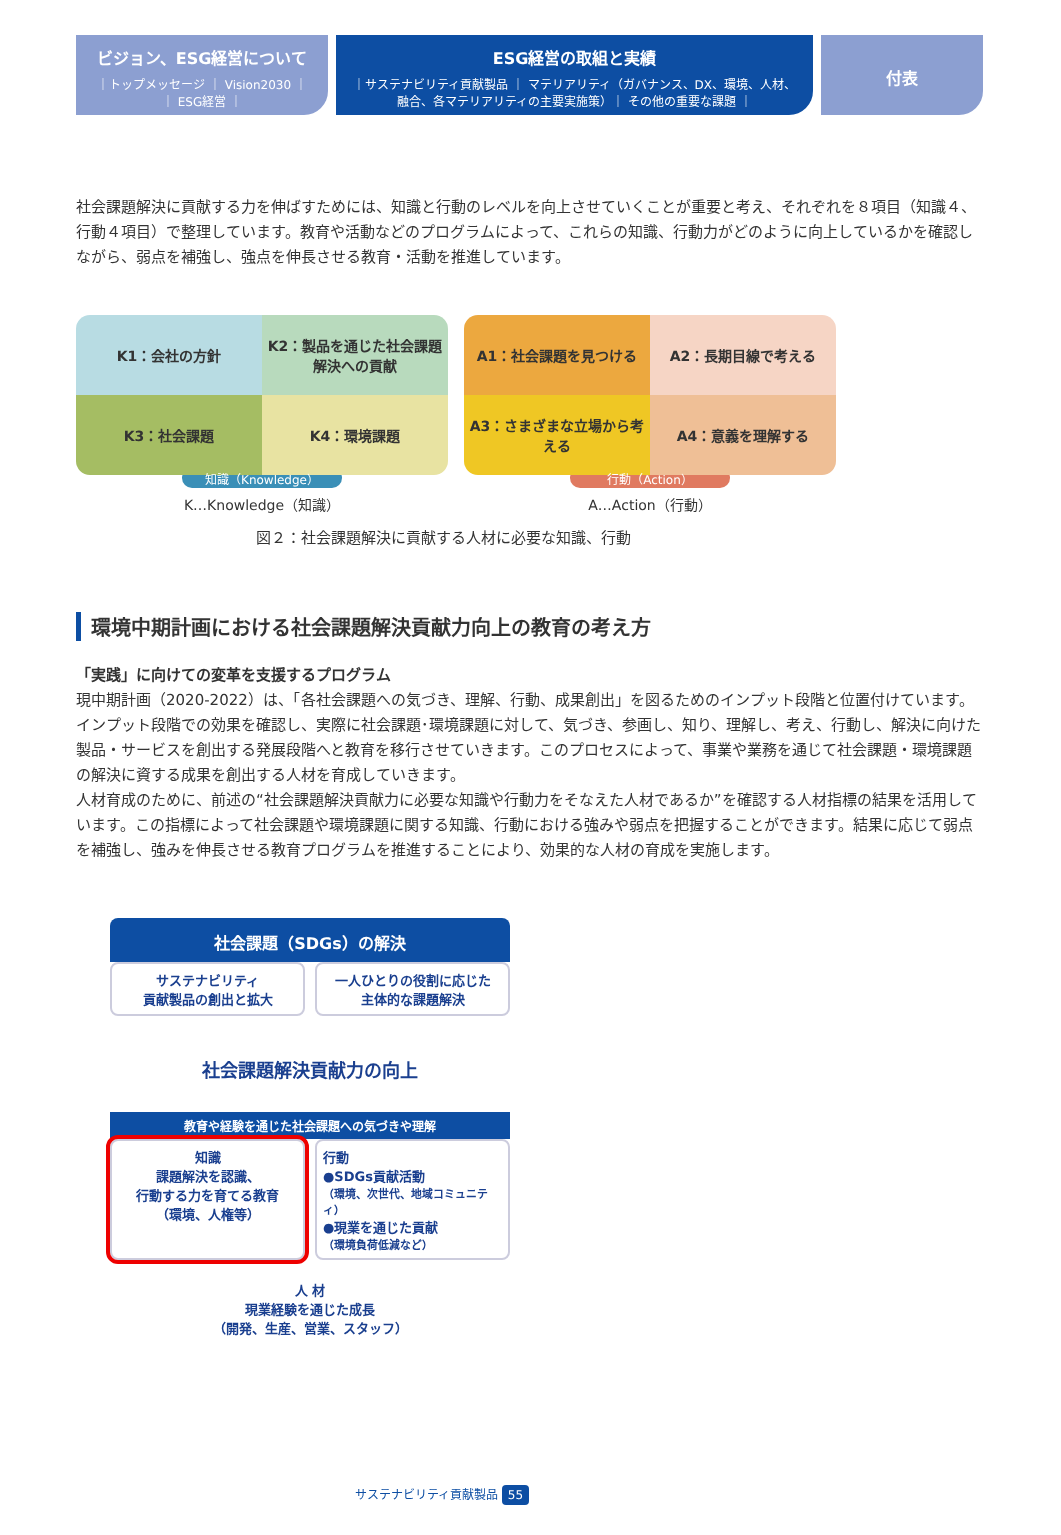ビジョン、ESG経営について
｜トップメッセージ ｜ Vision2030 ｜
｜ ESG経営 ｜
ESG経営の取組と実績
｜サステナビリティ貢献製品 ｜ マテリアリティ（ガバナンス、DX、環境、人材、
融合、各マテリアリティの主要実施策）｜ その他の重要な課題 ｜
付表
社会課題解決に貢献する力を伸ばすためには、知識と行動のレベルを向上させていくことが重要と考え、それぞれを８項目（知識４、行動４項目）で整理しています。教育や活動などのプログラムによって、これらの知識、行動力がどのように向上しているかを確認しながら、弱点を補強し、強点を伸長させる教育・活動を推進しています。
K1：会社の方針
K2：製品を通じた社会課題解決への貢献
K3：社会課題
K4：環境課題
知識（Knowledge）
K…Knowledge（知識）
A1：社会課題を見つける
A2：長期目線で考える
A3：さまざまな立場から考える
A4：意義を理解する
行動（Action）
A…Action（行動）
図２：社会課題解決に貢献する人材に必要な知識、行動
環境中期計画における社会課題解決貢献力向上の教育の考え方
「実践」に向けての変革を支援するプログラム
現中期計画（2020-2022）は、「各社会課題への気づき、理解、行動、成果創出」を図るためのインプット段階と位置付けています。インプット段階での効果を確認し、実際に社会課題･環境課題に対して、気づき、参画し、知り、理解し、考え、行動し、解決に向けた製品・サービスを創出する発展段階へと教育を移行させていきます。このプロセスによって、事業や業務を通じて社会課題・環境課題の解決に資する成果を創出する人材を育成していきます。
人材育成のために、前述の“社会課題解決貢献力に必要な知識や行動力をそなえた人材であるか”を確認する人材指標の結果を活用しています。この指標によって社会課題や環境課題に関する知識、行動における強みや弱点を把握することができます。結果に応じて弱点を補強し、強みを伸長させる教育プログラムを推進することにより、効果的な人材の育成を実施します。
社会課題（SDGs）の解決
サステナビリティ
貢献製品の創出と拡大
一人ひとりの役割に応じた
主体的な課題解決
社会課題解決貢献力の向上
教育や経験を通じた社会課題への気づきや理解
知識
課題解決を認識、
行動する力を育てる教育
（環境、人権等）
行動
●SDGs貢献活動
（環境、次世代、地域コミュニティ）
●現業を通じた貢献
（環境負荷低減など）
人 材
現業経験を通じた成長
（開発、生産、営業、スタッフ）
サステナビリティ貢献製品 55